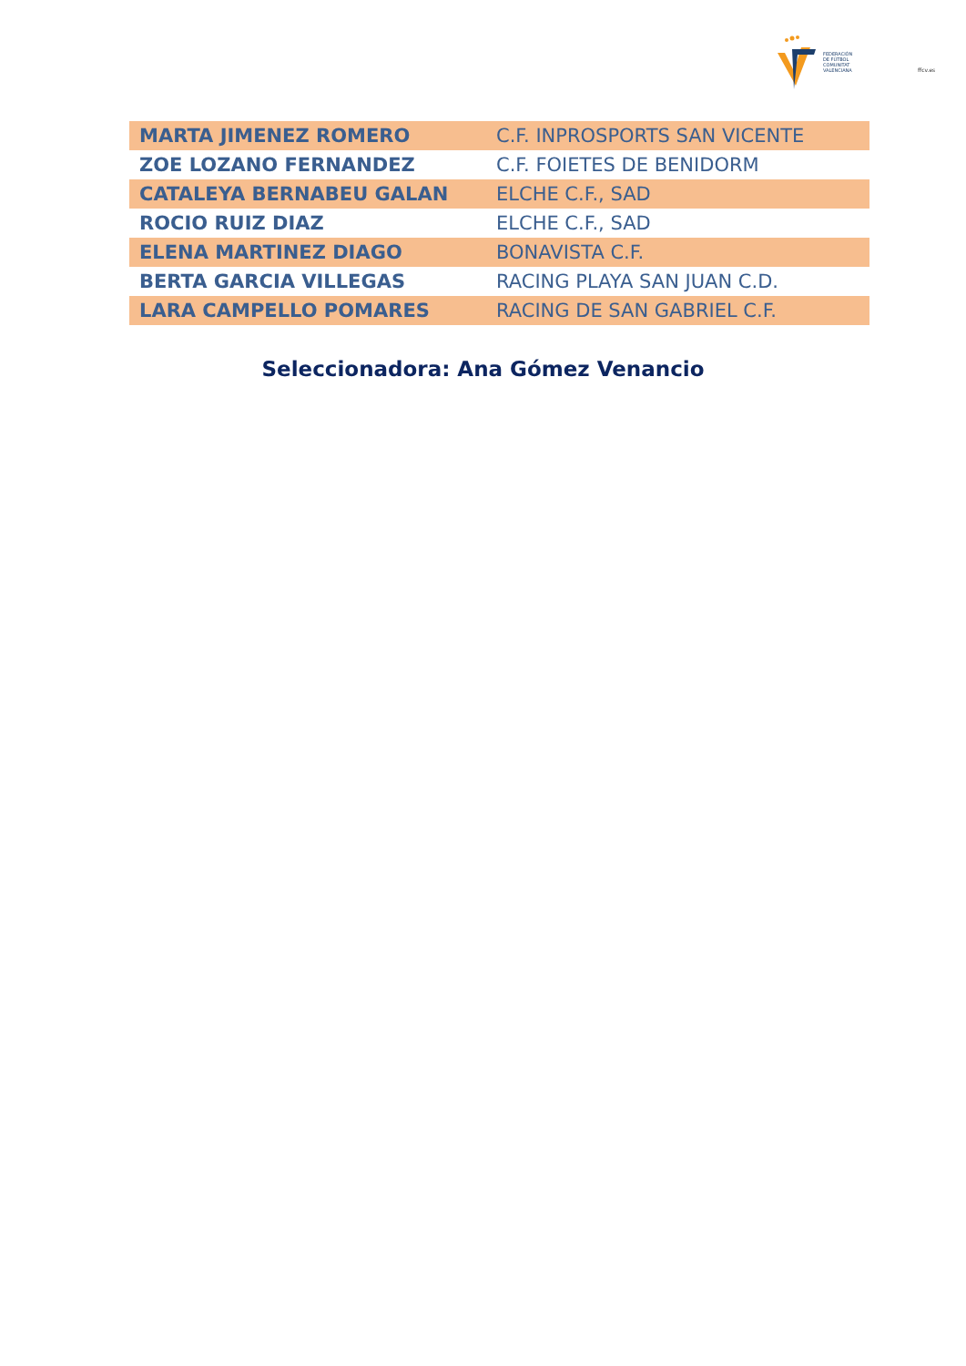FEDERACIÓN
DE FÚTBOL
COMUNITAT
VALENCIANA
ffcv.es
| MARTA JIMENEZ ROMERO | C.F. INPROSPORTS SAN VICENTE |
| ZOE LOZANO FERNANDEZ | C.F. FOIETES DE BENIDORM |
| CATALEYA BERNABEU GALAN | ELCHE C.F., SAD |
| ROCIO RUIZ DIAZ | ELCHE C.F., SAD |
| ELENA MARTINEZ DIAGO | BONAVISTA C.F. |
| BERTA GARCIA VILLEGAS | RACING PLAYA SAN JUAN C.D. |
| LARA CAMPELLO POMARES | RACING DE SAN GABRIEL C.F. |
Seleccionadora: Ana Gómez Venancio